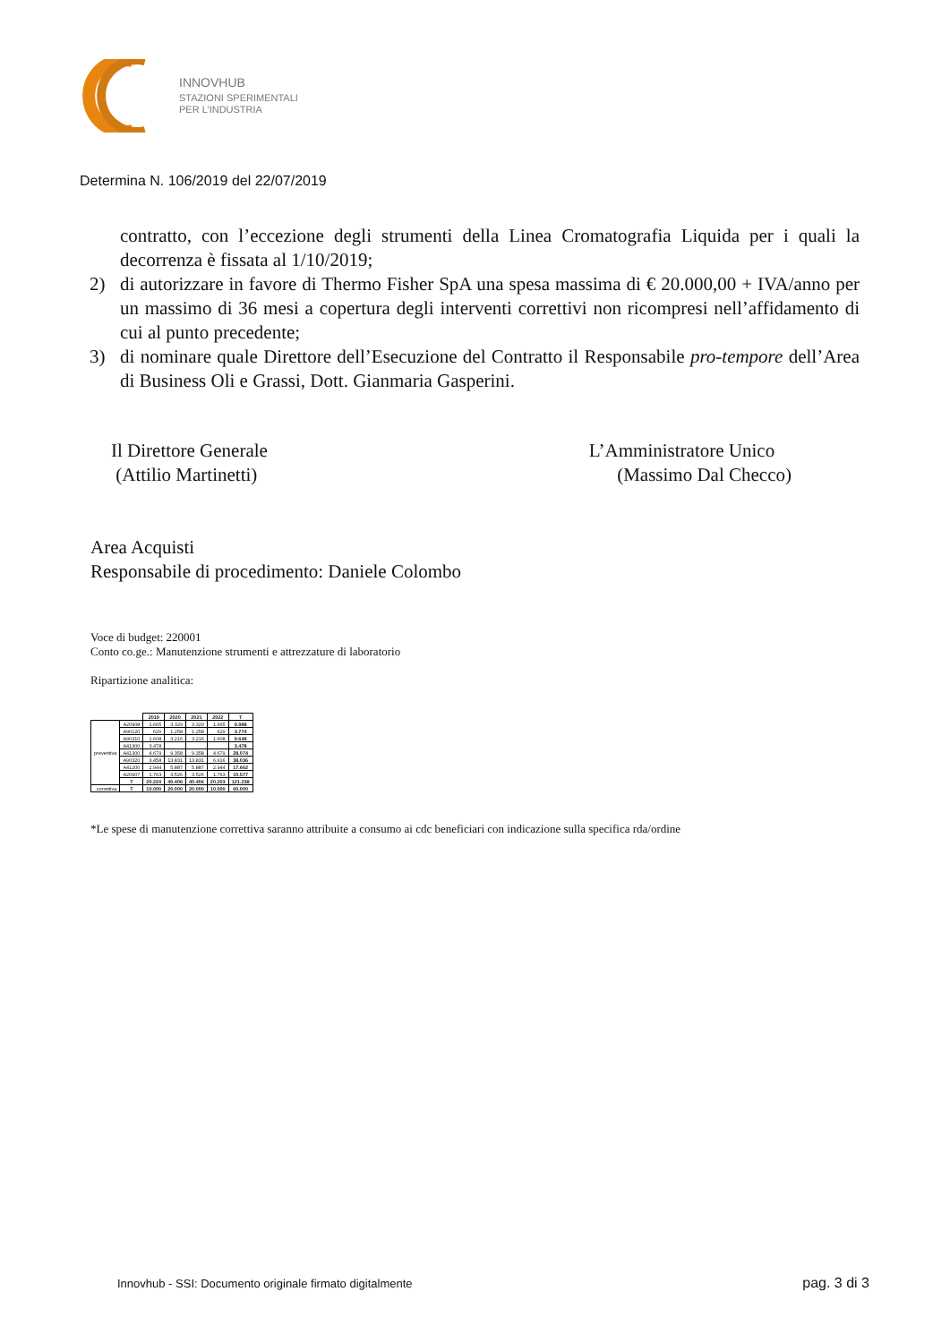INNOVHUB
STAZIONI SPERIMENTALI
PER L’INDUSTRIA
Determina N. 106/2019 del 22/07/2019
contratto, con l’eccezione degli strumenti della Linea Cromatografia Liquida per i quali la decorrenza è fissata al 1/10/2019;
2) di autorizzare in favore di Thermo Fisher SpA una spesa massima di € 20.000,00 + IVA/anno per un massimo di 36 mesi a copertura degli interventi correttivi non ricompresi nell’affidamento di cui al punto precedente;
3) di nominare quale Direttore dell’Esecuzione del Contratto il Responsabile pro-tempore dell’Area di Business Oli e Grassi, Dott. Gianmaria Gasperini.
Il Direttore Generale
(Attilio Martinetti)
L’Amministratore Unico
(Massimo Dal Checco)
Area Acquisti
Responsabile di procedimento: Daniele Colombo
Voce di budget: 220001
Conto co.ge.: Manutenzione strumenti e attrezzature di laboratorio
Ripartizione analitica:
| | | 2019 | 2020 | 2021 | 2022 | T |
| --- | --- | --- | --- | --- | --- | --- |
| preventiva | A20908 | 1.665 | 3.329 | 3.329 | 1.665 | 9.988 |
| | A90120 | 629 | 1.258 | 1.258 | 629 | 3.774 |
| | A90310 | 1.608 | 3.216 | 3.216 | 1.608 | 9.648 |
| | A41300 | 3.478 | | | | 3.478 |
| | A41300 | 4.679 | 9.358 | 9.358 | 4.679 | 28.074 |
| | A90320 | 3.458 | 13.831 | 13.831 | 6.916 | 38.036 |
| | A41200 | 2.944 | 5.887 | 5.887 | 2.944 | 17.662 |
| | A20907 | 1.763 | 3.526 | 3.526 | 1.763 | 10.577 |
| | T | 20.224 | 40.406 | 40.406 | 20.203 | 121.238 |
| correttiva | T | 10.000 | 20.000 | 20.000 | 10.000 | 60.000 |
*Le spese di manutenzione correttiva saranno attribuite a consumo ai cdc beneficiari con indicazione sulla specifica rda/ordine
Innovhub - SSI: Documento originale firmato digitalmente
pag. 3 di 3